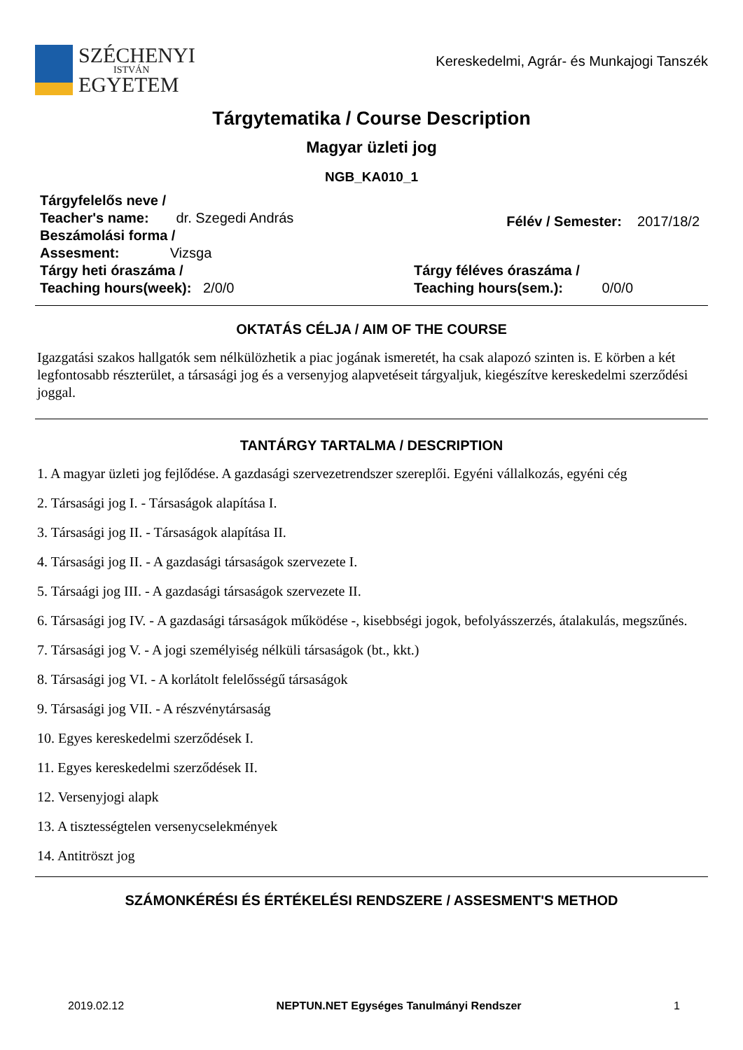SZÉCHENYI
ISTVÁN
EGYETEM
Kereskedelmi, Agrár- és Munkajogi Tanszék
Tárgytematika / Course Description
Magyar üzleti jog
NGB_KA010_1
Tárgyfelelős neve /
Teacher's name: dr. Szegedi András
Beszámolási forma /
Assesment: Vizsga
Félév / Semester: 2017/18/2
Tárgy heti óraszáma /
Teaching hours(week): 2/0/0
Tárgy féléves óraszáma /
Teaching hours(sem.): 0/0/0
OKTATÁS CÉLJA / AIM OF THE COURSE
Igazgatási szakos hallgatók sem nélkülözhetik a piac jogának ismeretét, ha csak alapozó szinten is. E körben a két legfontosabb részterület, a társasági jog és a versenyjog alapvetéseit tárgyaljuk, kiegészítve kereskedelmi szerződési joggal.
TANTÁRGY TARTALMA / DESCRIPTION
1. A magyar üzleti jog fejlődése. A gazdasági szervezetrendszer szereplői. Egyéni vállalkozás, egyéni cég
2. Társasági jog I. - Társaságok alapítása I.
3. Társasági jog II. - Társaságok alapítása II.
4. Társasági jog II. - A gazdasági társaságok szervezete I.
5. Társaági jog III. - A gazdasági társaságok szervezete II.
6. Társasági jog IV. - A gazdasági társaságok működése -, kisebbségi jogok, befolyásszerzés, átalakulás, megszűnés.
7. Társasági jog V. - A jogi személyiség nélküli társaságok (bt., kkt.)
8. Társasági jog VI. - A korlátolt felelősségű társaságok
9. Társasági jog VII. - A részvénytársaság
10. Egyes kereskedelmi szerződések I.
11. Egyes kereskedelmi szerződések II.
12. Versenyjogi alapk
13. A tisztességtelen versenycselekmények
14. Antitröszt jog
SZÁMONKÉRÉSI ÉS ÉRTÉKELÉSI RENDSZERE / ASSESMENT'S METHOD
2019.02.12 NEPTUN.NET Egységes Tanulmányi Rendszer 1